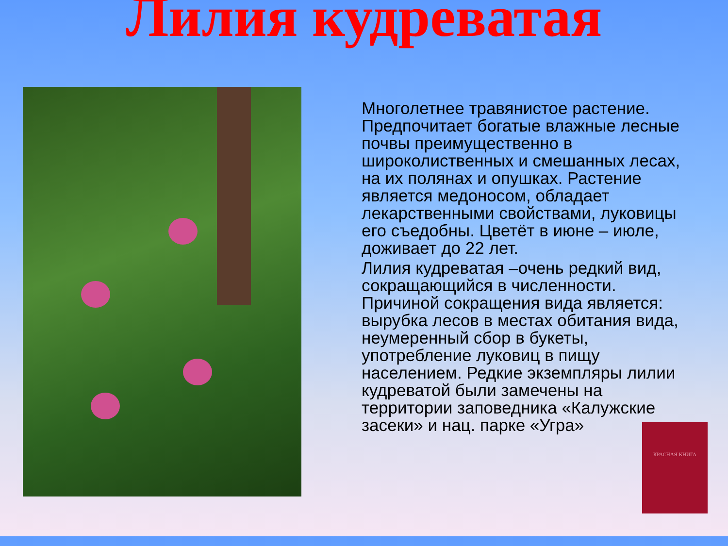Лилия кудреватая
Многолетнее травянистое растение. Предпочитает богатые влажные лесные почвы преимущественно в широколиственных и смешанных лесах, на их полянах и опушках. Растение является медоносом, обладает лекарственными свойствами, луковицы его съедобны. Цветёт в июне – июле, доживает до 22 лет.
Лилия кудреватая –очень редкий вид, сокращающийся в численности. Причиной сокращения вида является: вырубка лесов в местах обитания вида, неумеренный сбор в букеты, употребление луковиц в пищу населением. Редкие экземпляры лилии кудреватой были замечены на территории заповедника «Калужские засеки» и нац. парке «Угра»
КРАСНАЯ КНИГА